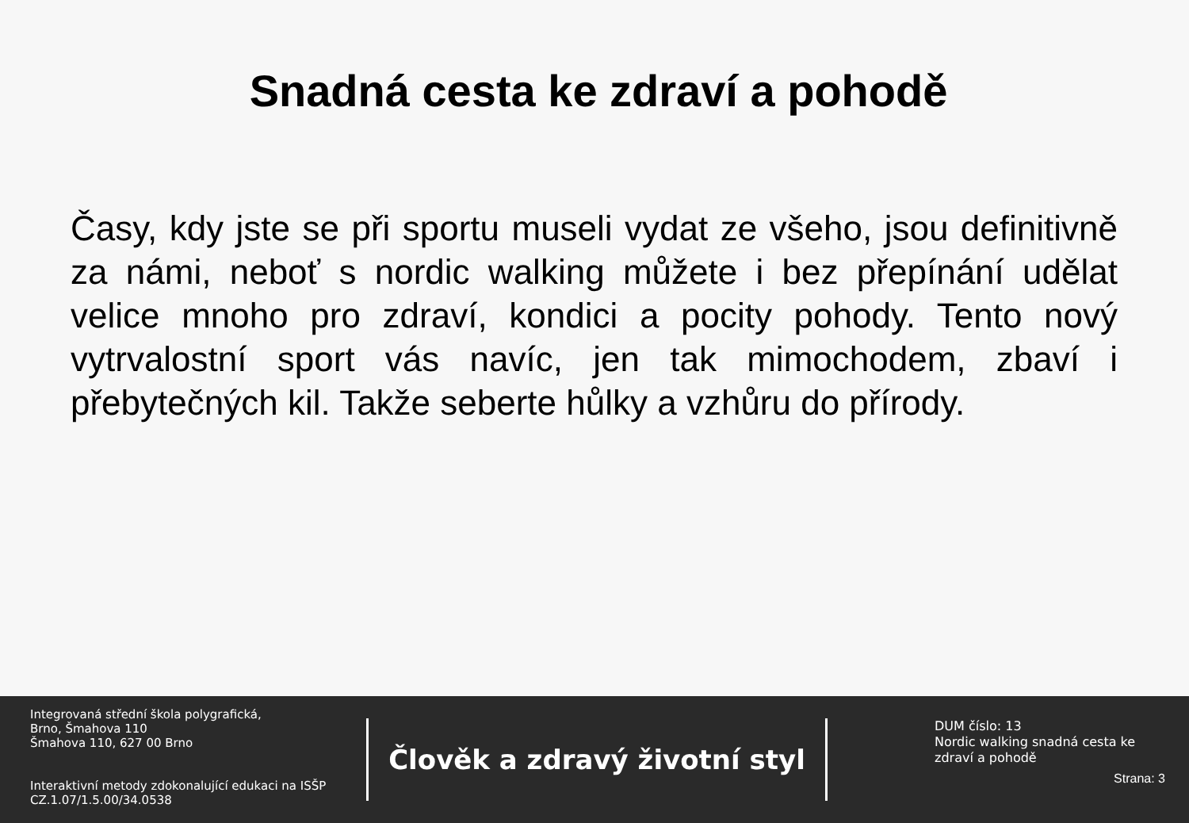Snadná cesta ke zdraví a pohodě
Časy, kdy jste se při sportu museli vydat ze všeho, jsou definitivně za námi, neboť s nordic walking můžete i bez přepínání udělat velice mnoho pro zdraví, kondici a pocity pohody. Tento nový vytrvalostní sport vás navíc, jen tak mimochodem, zbaví i přebytečných kil. Takže seberte hůlky a vzhůru do přírody.
Integrovaná střední škola polygrafická,
Brno, Šmahova 110
Šmahova 110, 627 00 Brno
Interaktivní metody zdokonalující edukaci na ISŠP
CZ.1.07/1.5.00/34.0538
Člověk a zdravý životní styl
DUM číslo: 13
Nordic walking snadná cesta ke zdraví a pohodě
Strana: 3